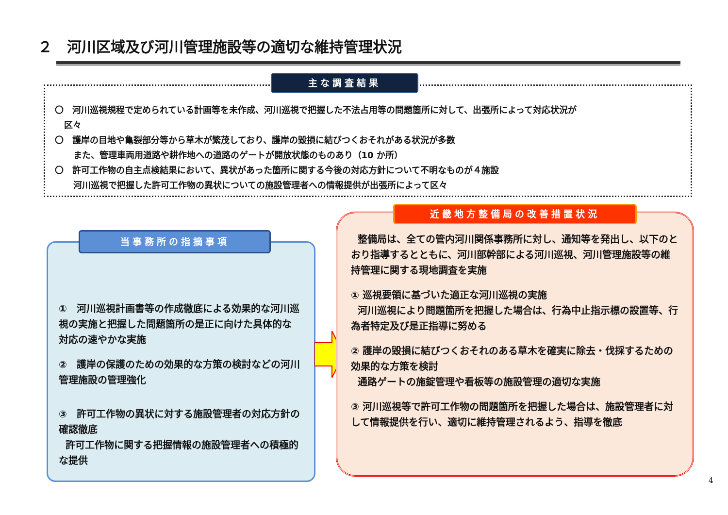２　河川区域及び河川管理施設等の適切な維持管理状況
〇　河川巡視規程で定められている計画等を未作成、河川巡視で把握した不法占用等の問題箇所に対して、出張所によって対応状況が
区々
〇　護岸の目地や亀裂部分等から草木が繁茂しており、護岸の毀損に結びつくおそれがある状況が多数
また、管理車両用道路や耕作地への道路のゲートが開放状態のものあり（10 か所）
〇　許可工作物の自主点検結果において、異状があった箇所に関する今後の対応方針について不明なものが４施設
河川巡視で把握した許可工作物の異状についての施設管理者への情報提供が出張所によって区々
主な調査結果
①　河川巡視計画書等の作成徹底による効果的な河川巡視の実施と把握した問題箇所の是正に向けた具体的な対応の速やかな実施
②　護岸の保護のための効果的な方策の検討などの河川管理施設の管理強化
③　許可工作物の異状に対する施設管理者の対応方針の確認徹底
許可工作物に関する把握情報の施設管理者への積極的な提供
当事務所の指摘事項
整備局は、全ての管内河川関係事務所に対し、通知等を発出し、以下のとおり指導するとともに、河川部幹部による河川巡視、河川管理施設等の維持管理に関する現地調査を実施
① 巡視要領に基づいた適正な河川巡視の実施
河川巡視により問題箇所を把握した場合は、行為中止指示標の設置等、行為者特定及び是正指導に努める
② 護岸の毀損に結びつくおそれのある草木を確実に除去・伐採するための効果的な方策を検討
通路ゲートの施錠管理や看板等の施設管理の適切な実施
③ 河川巡視等で許可工作物の問題箇所を把握した場合は、施設管理者に対して情報提供を行い、適切に維持管理されるよう、指導を徹底
近畿地方整備局の改善措置状況
4